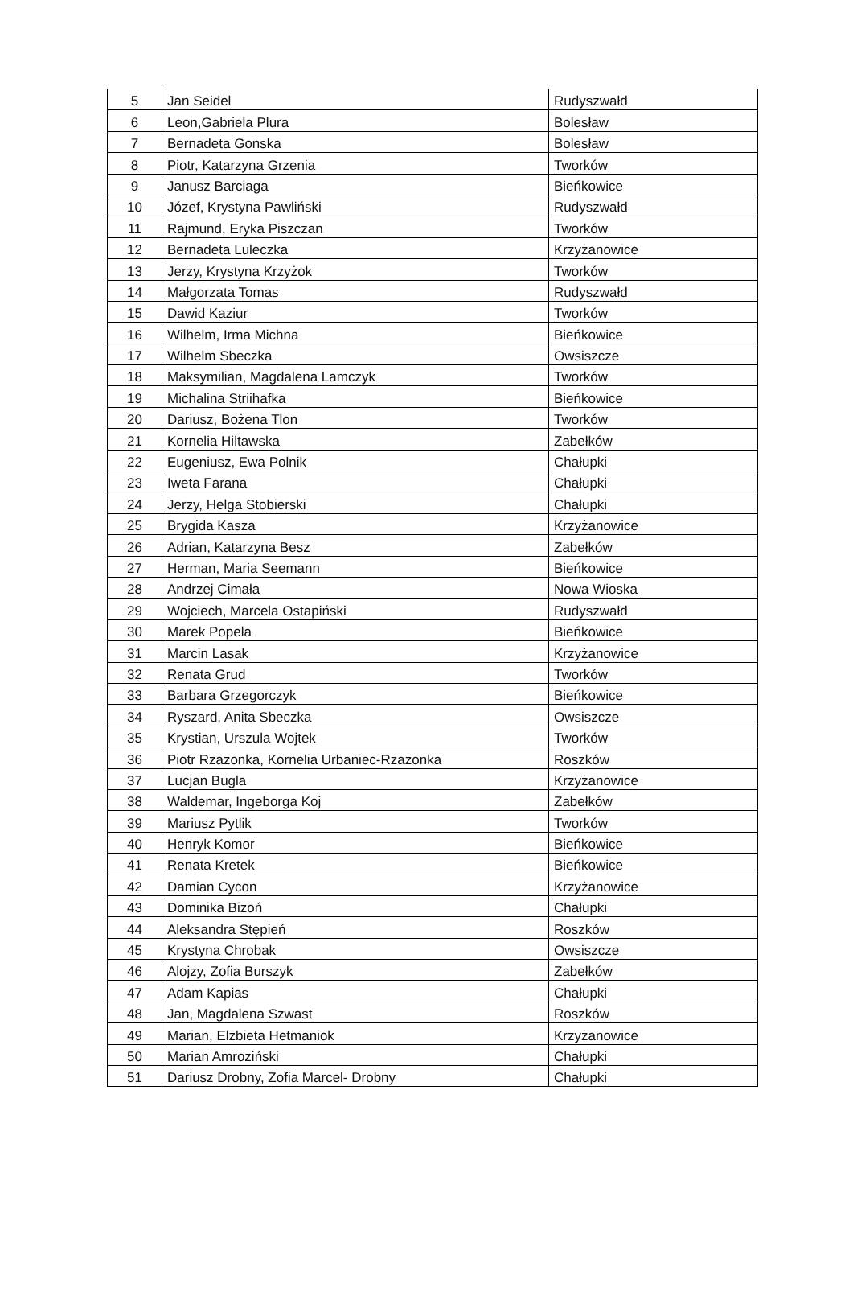| 5 | Jan Seidel | Rudyszwałd |
| 6 | Leon,Gabriela Plura | Bolesław |
| 7 | Bernadeta Gonska | Bolesław |
| 8 | Piotr, Katarzyna Grzenia | Tworków |
| 9 | Janusz Barciaga | Bieńkowice |
| 10 | Józef, Krystyna Pawliński | Rudyszwałd |
| 11 | Rajmund, Eryka Piszczan | Tworków |
| 12 | Bernadeta Luleczka | Krzyżanowice |
| 13 | Jerzy, Krystyna Krzyżok | Tworków |
| 14 | Małgorzata Tomas | Rudyszwałd |
| 15 | Dawid Kaziur | Tworków |
| 16 | Wilhelm, Irma Michna | Bieńkowice |
| 17 | Wilhelm Sbeczka | Owsiszcze |
| 18 | Maksymilian, Magdalena Lamczyk | Tworków |
| 19 | Michalina Striihafka | Bieńkowice |
| 20 | Dariusz, Bożena Tlon | Tworków |
| 21 | Kornelia Hiltawska | Zabełków |
| 22 | Eugeniusz, Ewa Polnik | Chałupki |
| 23 | Iweta Farana | Chałupki |
| 24 | Jerzy, Helga Stobierski | Chałupki |
| 25 | Brygida Kasza | Krzyżanowice |
| 26 | Adrian, Katarzyna Besz | Zabełków |
| 27 | Herman, Maria Seemann | Bieńkowice |
| 28 | Andrzej Cimała | Nowa Wioska |
| 29 | Wojciech, Marcela Ostapiński | Rudyszwałd |
| 30 | Marek Popela | Bieńkowice |
| 31 | Marcin Lasak | Krzyżanowice |
| 32 | Renata Grud | Tworków |
| 33 | Barbara Grzegorczyk | Bieńkowice |
| 34 | Ryszard, Anita Sbeczka | Owsiszcze |
| 35 | Krystian, Urszula Wojtek | Tworków |
| 36 | Piotr Rzazonka, Kornelia Urbaniec-Rzazonka | Roszków |
| 37 | Lucjan Bugla | Krzyżanowice |
| 38 | Waldemar, Ingeborga Koj | Zabełków |
| 39 | Mariusz Pytlik | Tworków |
| 40 | Henryk Komor | Bieńkowice |
| 41 | Renata Kretek | Bieńkowice |
| 42 | Damian Cycon | Krzyżanowice |
| 43 | Dominika Bizoń | Chałupki |
| 44 | Aleksandra Stępień | Roszków |
| 45 | Krystyna Chrobak | Owsiszcze |
| 46 | Alojzy, Zofia Burszyk | Zabełków |
| 47 | Adam Kapias | Chałupki |
| 48 | Jan, Magdalena Szwast | Roszków |
| 49 | Marian, Elżbieta Hetmaniok | Krzyżanowice |
| 50 | Marian Amroziński | Chałupki |
| 51 | Dariusz Drobny, Zofia Marcel- Drobny | Chałupki |